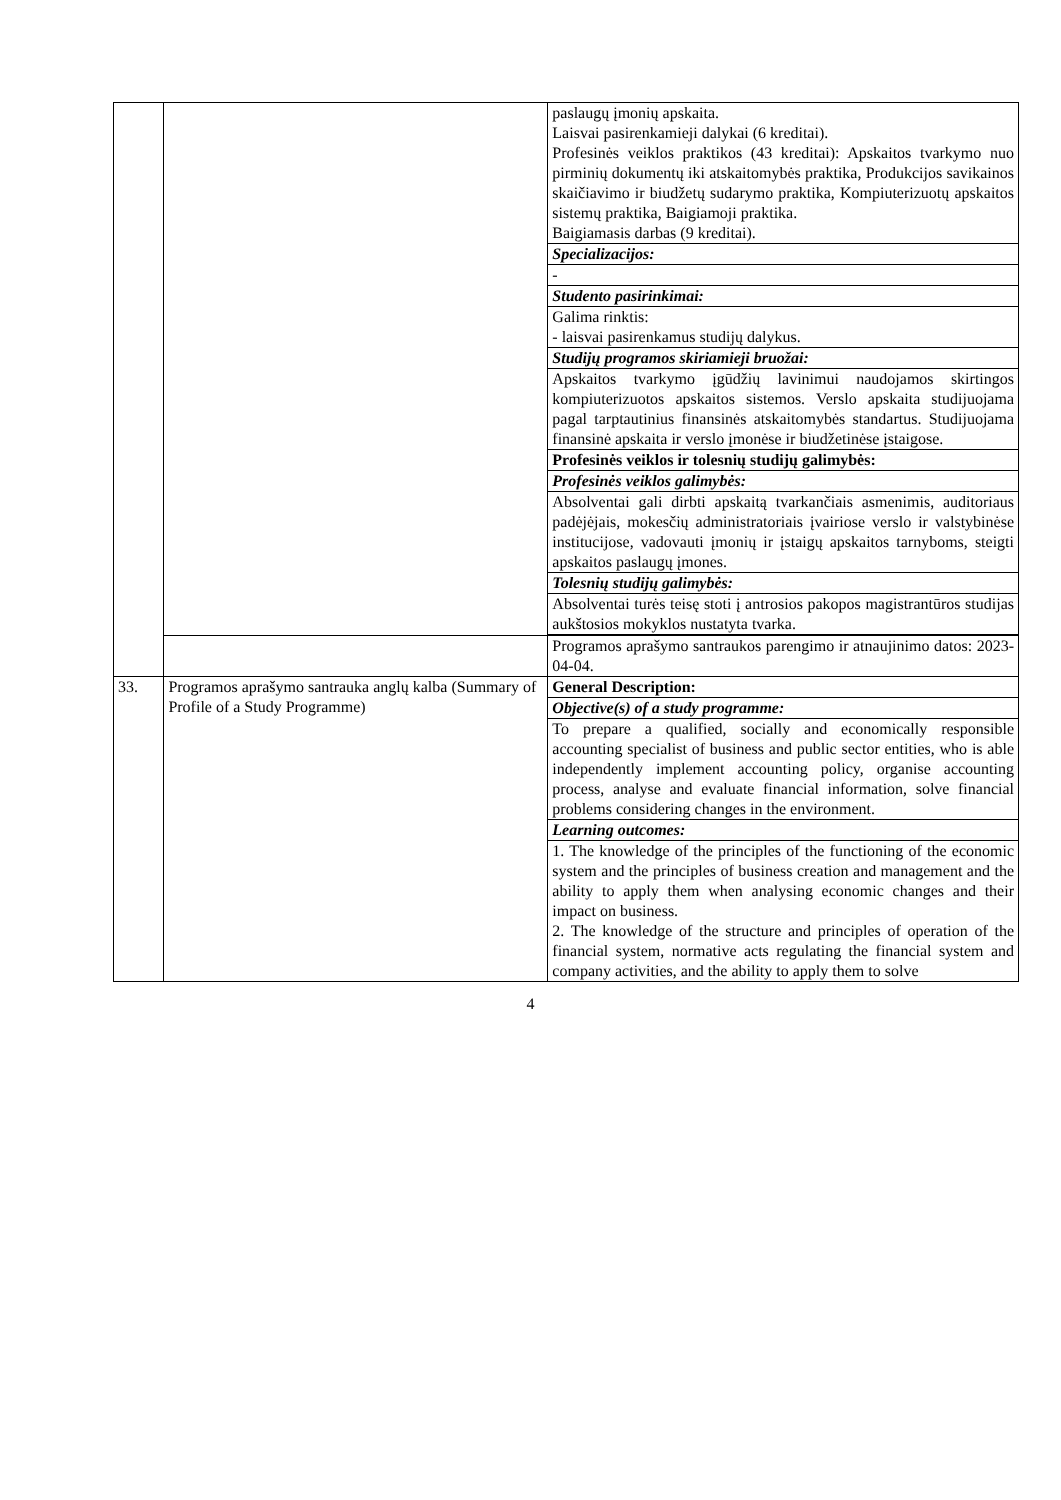| | | paslaugų įmonių apskaita. Laisvai pasirenkamieji dalykai (6 kreditai). Profesinės veiklos praktikos (43 kreditai): Apskaitos tvarkymo nuo pirminių dokumentų iki atskaitomybės praktika, Produkcijos savikainos skaičiavimo ir biudžetų sudarymo praktika, Kompiuterizuotų apskaitos sistemų praktika, Baigiamoji praktika. Baigiamasis darbas (9 kreditai). |
| | | Specializacijos: |
| | | - |
| | | Studento pasirinkimai: |
| | | Galima rinktis: - laisvai pasirenkamus studijų dalykus. |
| | | Studijų programos skiriamieji bruožai: |
| | | Apskaitos tvarkymo įgūdžių lavinimui naudojamos skirtingos kompiuterizuotos apskaitos sistemos. Verslo apskaita studijuojama pagal tarptautinius finansinės atskaitomybės standartus. Studijuojama finansinė apskaita ir verslo įmonėse ir biudžetinėse įstaigose. |
| | | Profesinės veiklos ir tolesnių studijų galimybės: |
| | | Profesinės veiklos galimybės: |
| | | Absolventai gali dirbti apskaitą tvarkančiais asmenimis, auditoriaus padėjėjais, mokesčių administratoriais įvairiose verslo ir valstybinėse institucijose, vadovauti įmonių ir įstaigų apskaitos tarnyboms, steigti apskaitos paslaugų įmones. |
| | | Tolesnių studijų galimybės: |
| | | Absolventai turės teisę stoti į antrosios pakopos magistrantūros studijas aukštosios mokyklos nustatyta tvarka. |
| | | Programos aprašymo santraukos parengimo ir atnaujinimo datos: 2023-04-04. |
| 33. | Programos aprašymo santrauka anglų kalba (Summary of Profile of a Study Programme) | General Description: |
| | | Objective(s) of a study programme: |
| | | To prepare a qualified, socially and economically responsible accounting specialist of business and public sector entities, who is able independently implement accounting policy, organise accounting process, analyse and evaluate financial information, solve financial problems considering changes in the environment. |
| | | Learning outcomes: |
| | | 1. The knowledge of the principles of the functioning of the economic system and the principles of business creation and management and the ability to apply them when analysing economic changes and their impact on business. 2. The knowledge of the structure and principles of operation of the financial system, normative acts regulating the financial system and company activities, and the ability to apply them to solve |
4